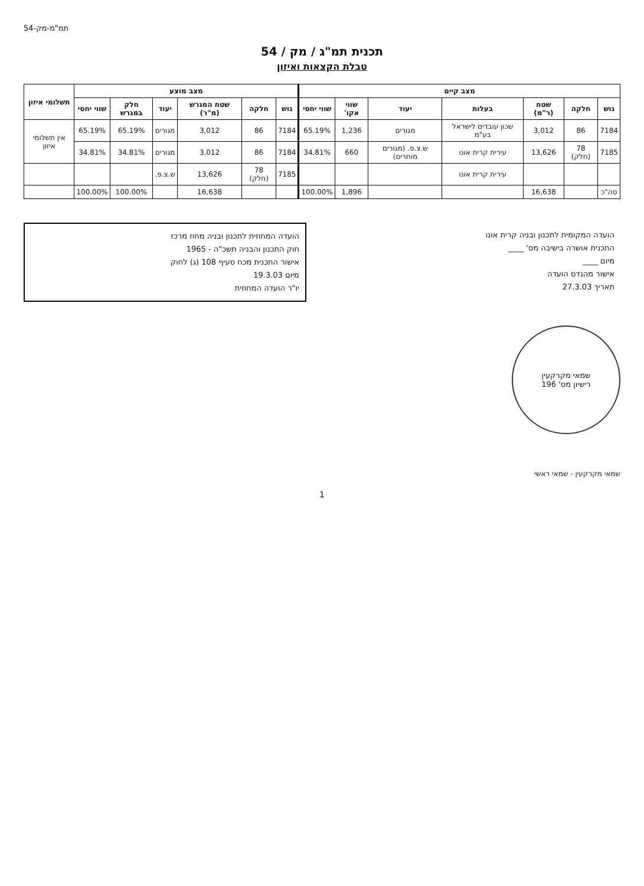תמ"מ-מק-54
תכנית תמ"ג / מק / 54
טבלת הקצאות ואיזון
| מצב קיים | | | | | | | מצב מוצע | | | | | | תשלומי איזון |
| --- | --- | --- | --- | --- | --- | --- | --- | --- | --- | --- | --- | --- | --- |
| גוש | חלקה | שטח (ר"מ) | בעלות | יעוד | שווי אקו' | שווי יחסי | גוש | חלקה | שטח המגרש (מ"ר) | יעוד | חלק במגרש | שווי יחסי | |
| 7184 | 86 | 3,012 | שכון עובדים לישראל בע"מ | מגורים | 1,236 | 65.19% | 7184 | 86 | 3,012 | מגורים | 65.19% | 65.19% | אין תשלומי איזון |
| 7185 | 78 (חלק) | 13,626 | עירית קרית אונו | ש.צ.פ. (מגורים מותרים) | 660 | 34.81% | 7184 | 86 | 3,012 | מגורים | 34.81% | 34.81% | |
| | | | עירית קרית אונו | | | | 7185 | 78 (חלק) | 13,626 | ש.צ.פ. | | | |
| סה"כ | | 16,638 | | | 1,896 | 100.00% | | | 16,638 | | 100.00% | 100.00% | |
הועדה המקומית לתכנון ובניה קרית אונו
התכנית אושרה בישיבה מס' ____
מיום ____
אישור מהנדס הועדה
תאריך 27.3.03
הועדה המחוזית לתכנון ובניה מחוז מרכז
חוק התכנון והבניה תשכ"ה - 1965
אישור התכנית מכח סעיף 108 (ג) לחוק
מיום 19.3.03
יו"ר הועדה המחוזית
שמאי מקרקעין
רישיון מס' 196
שמאי מקרקעין - שמאי ראשי
1